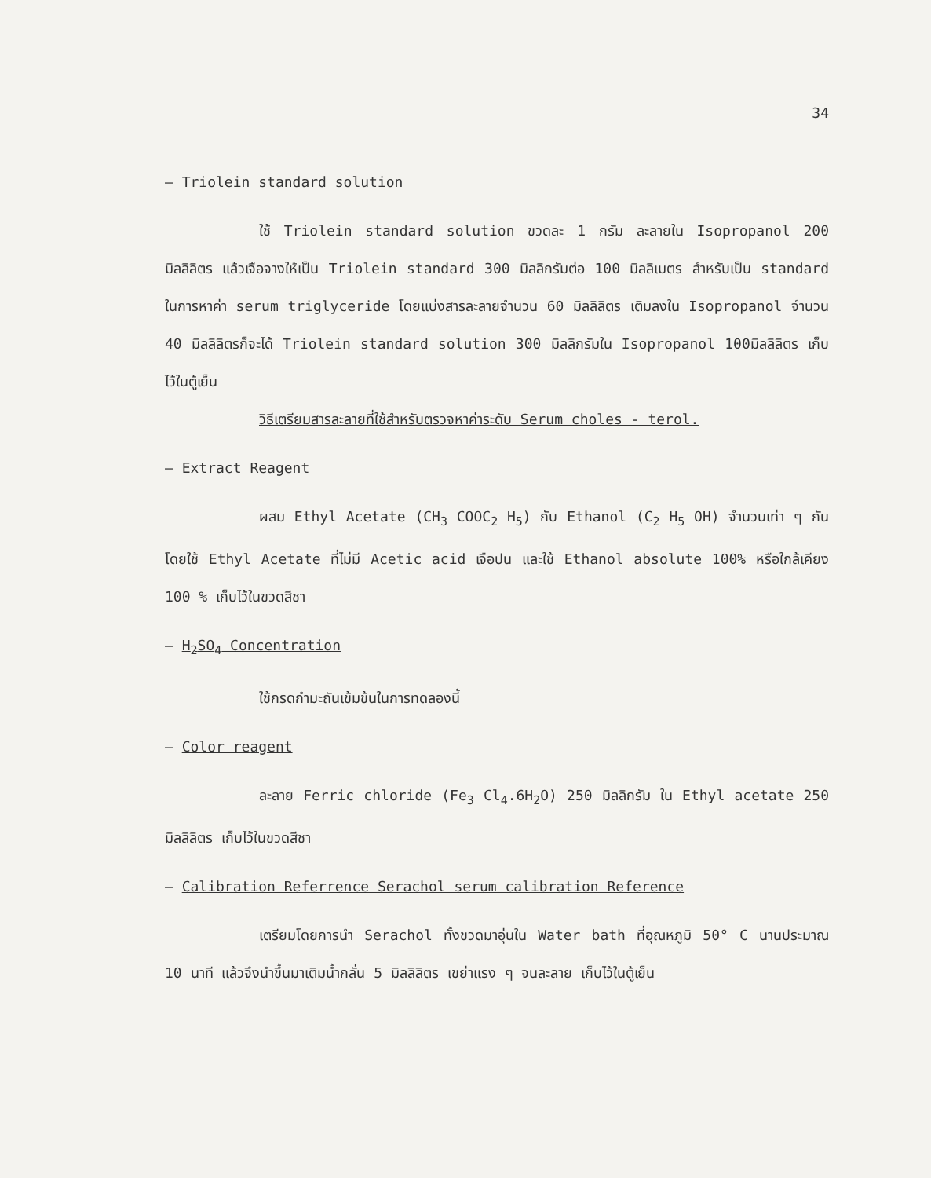34
– Triolein standard solution
ใช้ Triolein standard solution ขวดละ 1 กรัม ละลายใน Isopropanol 200 มิลลิลิตร แล้วเจือจางให้เป็น Triolein standard 300 มิลลิกรัมต่อ 100 มิลลิเมตร สำหรับเป็น standard ในการหาค่า serum triglyceride โดยแบ่งสารละลายจำนวน 60 มิลลิลิตร เติมลงใน Isopropanol จำนวน 40 มิลลิลิตรก็จะได้ Triolein standard solution 300 มิลลิกรัมใน Isopropanol 100มิลลิลิตร เก็บไว้ในตู้เย็น
วิธีเตรียมสารละลายที่ใช้สำหรับตรวจหาค่าระดับ Serum choles - terol.
– Extract Reagent
ผสม Ethyl Acetate (CH<sub>3</sub> COOC<sub>2</sub> H<sub>5</sub>) กับ Ethanol (C<sub>2</sub> H<sub>5</sub> OH) จำนวนเท่า ๆ กัน โดยใช้ Ethyl Acetate ที่ไม่มี Acetic acid เจือปน และใช้ Ethanol absolute 100% หรือใกล้เคียง 100 % เก็บไว้ในขวดสีชา
– H<sub>2</sub>SO<sub>4</sub> Concentration
ใช้กรดกำมะถันเข้มข้นในการทดลองนี้
– Color reagent
ละลาย Ferric chloride (Fe<sub>3</sub> Cl<sub>4</sub>.6H<sub>2</sub>O) 250 มิลลิกรัม ใน Ethyl acetate 250 มิลลิลิตร เก็บไว้ในขวดสีชา
– Calibration Referrence Serachol serum calibration Reference
เตรียมโดยการนำ Serachol ทั้งขวดมาอุ่นใน Water bath ที่อุณหภูมิ 50° C นานประมาณ 10 นาที แล้วจึงนำขึ้นมาเติมน้ำกลั่น 5 มิลลิลิตร เขย่าแรง ๆ จนละลาย เก็บไว้ในตู้เย็น